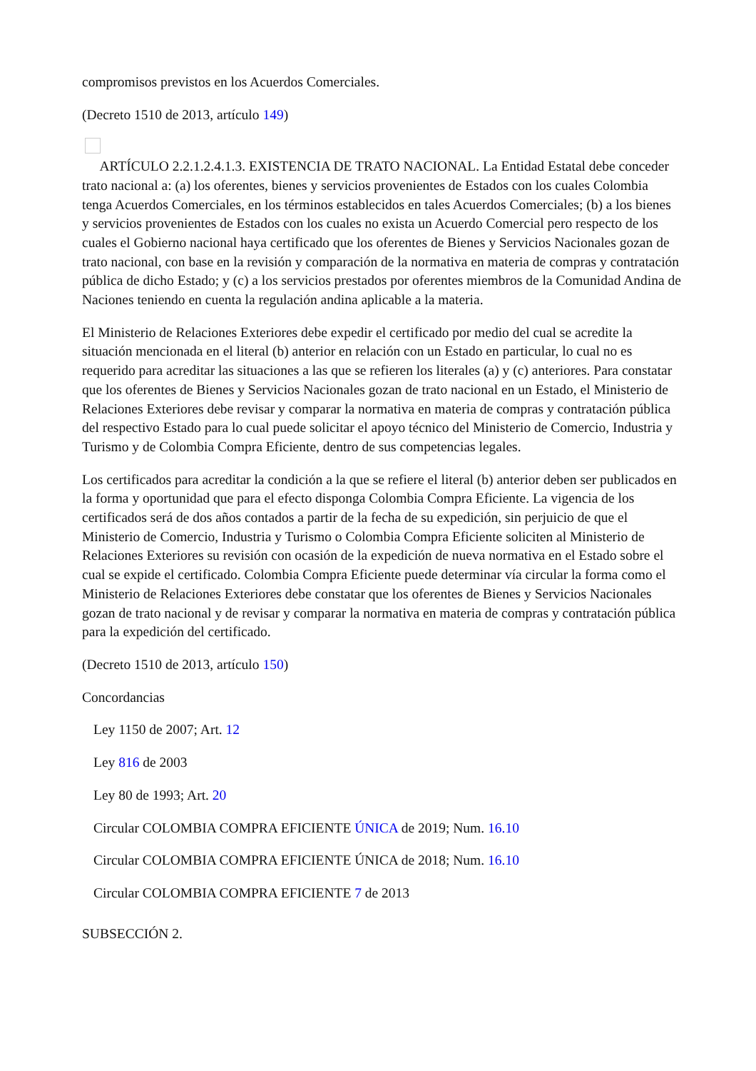compromisos previstos en los Acuerdos Comerciales.
(Decreto 1510 de 2013, artículo 149)
ARTÍCULO 2.2.1.2.4.1.3. EXISTENCIA DE TRATO NACIONAL. La Entidad Estatal debe conceder trato nacional a: (a) los oferentes, bienes y servicios provenientes de Estados con los cuales Colombia tenga Acuerdos Comerciales, en los términos establecidos en tales Acuerdos Comerciales; (b) a los bienes y servicios provenientes de Estados con los cuales no exista un Acuerdo Comercial pero respecto de los cuales el Gobierno nacional haya certificado que los oferentes de Bienes y Servicios Nacionales gozan de trato nacional, con base en la revisión y comparación de la normativa en materia de compras y contratación pública de dicho Estado; y (c) a los servicios prestados por oferentes miembros de la Comunidad Andina de Naciones teniendo en cuenta la regulación andina aplicable a la materia.
El Ministerio de Relaciones Exteriores debe expedir el certificado por medio del cual se acredite la situación mencionada en el literal (b) anterior en relación con un Estado en particular, lo cual no es requerido para acreditar las situaciones a las que se refieren los literales (a) y (c) anteriores. Para constatar que los oferentes de Bienes y Servicios Nacionales gozan de trato nacional en un Estado, el Ministerio de Relaciones Exteriores debe revisar y comparar la normativa en materia de compras y contratación pública del respectivo Estado para lo cual puede solicitar el apoyo técnico del Ministerio de Comercio, Industria y Turismo y de Colombia Compra Eficiente, dentro de sus competencias legales.
Los certificados para acreditar la condición a la que se refiere el literal (b) anterior deben ser publicados en la forma y oportunidad que para el efecto disponga Colombia Compra Eficiente. La vigencia de los certificados será de dos años contados a partir de la fecha de su expedición, sin perjuicio de que el Ministerio de Comercio, Industria y Turismo o Colombia Compra Eficiente soliciten al Ministerio de Relaciones Exteriores su revisión con ocasión de la expedición de nueva normativa en el Estado sobre el cual se expide el certificado. Colombia Compra Eficiente puede determinar vía circular la forma como el Ministerio de Relaciones Exteriores debe constatar que los oferentes de Bienes y Servicios Nacionales gozan de trato nacional y de revisar y comparar la normativa en materia de compras y contratación pública para la expedición del certificado.
(Decreto 1510 de 2013, artículo 150)
Concordancias
Ley 1150 de 2007; Art. 12
Ley 816 de 2003
Ley 80 de 1993; Art. 20
Circular COLOMBIA COMPRA EFICIENTE ÚNICA de 2019; Num. 16.10
Circular COLOMBIA COMPRA EFICIENTE ÚNICA de 2018; Num. 16.10
Circular COLOMBIA COMPRA EFICIENTE 7 de 2013
SUBSECCIÓN 2.